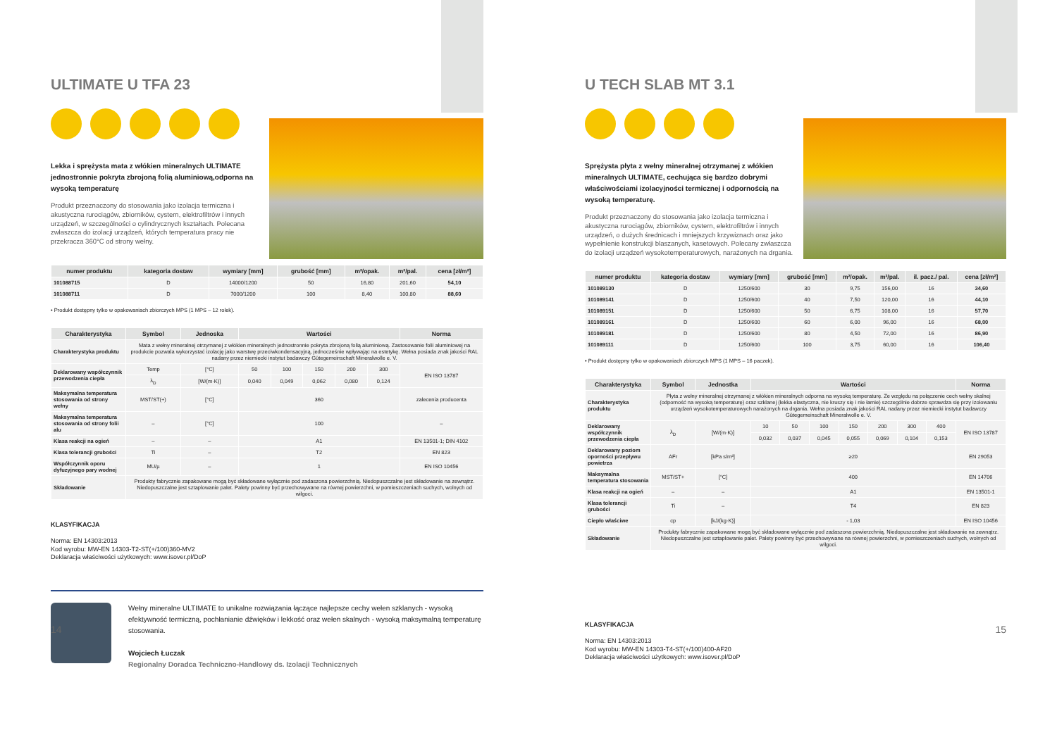ULTIMATE U TFA 23
Lekka i sprężysta mata z włókien mineralnych ULTIMATE jednostronnie pokryta zbrojoną folią aluminiową,odporna na wysoką temperaturę
Produkt przeznaczony do stosowania jako izolacja termiczna i akustyczna rurociągów, zbiorników, cystern, elektrofiltrów i innych urządzeń, w szczególności o cylindrycznych kształtach. Polecana zwłaszcza do izolacji urządzeń, których temperatura pracy nie przekracza 360°C od strony wełny.
| numer produktu | kategoria dostaw | wymiary [mm] | grubość [mm] | m²/opak. | m²/pal. | cena [zł/m²] |
| --- | --- | --- | --- | --- | --- | --- |
| 101088715 | D | 14000/1200 | 50 | 16,80 | 201,60 | 54,10 |
| 101088711 | D | 7000/1200 | 100 | 8,40 | 100,80 | 88,60 |
• Produkt dostępny tylko w opakowaniach zbiorczych MPS (1 MPS – 12 rolek).
| Charakterystyka | Symbol | Jednoska | Wartości | | | | | Norma |
| --- | --- | --- | --- | --- | --- | --- | --- | --- |
| Charakterystyka produktu | Mata z wełny mineralnej otrzymanej z włókien mineralnych jednostronnie pokryta zbrojoną folią aluminiową. Zastosowanie folii aluminiowej na produkcie pozwala wykorzystać izolację jako warstwę przeciwkondensacyjną, jednocześnie wpływając na estetykę. Wełna posiada znak jakości RAL nadany przez niemiecki instytut badawczy Gütegemeinschaft Mineralwolle e. V. | | | | | | | |
| Deklarowany współczynnik przewodzenia ciepła | Temp | [°C] | 50 | 100 | 150 | 200 | 300 | EN ISO 13787 |
| | λ<sub>D</sub> | [W/(m·K)] | 0,040 | 0,049 | 0,062 | 0,080 | 0,124 | |
| Maksymalna temperatura stosowania od strony wełny | MST/ST(+) | [°C] | 360 | | | | | zalecenia producenta |
| Maksymalna temperatura stosowania od strony folii alu | – | [°C] | 100 | | | | | – |
| Klasa reakcji na ogień | – | – | A1 | | | | | EN 13501-1; DIN 4102 |
| Klasa tolerancji grubości | Ti | – | T2 | | | | | EN 823 |
| Współczynnik oporu dyfuzyjnego pary wodnej | MU/µ | – | 1 | | | | | EN ISO 10456 |
| Składowanie | Produkty fabrycznie zapakowane mogą być składowane wyłącznie pod zadaszona powierzchnią. Niedopuszczalne jest składowanie na zewnątrz. Niedopuszczalne jest sztaplowanie palet. Palety powinny być przechowywane na równej powierzchni, w pomieszczeniach suchych, wolnych od wilgoci. | | | | | | | |
KLASYFIKACJA
Norma: EN 14303:2013
Kod wyrobu: MW-EN 14303-T2-ST(+/100)360-MV2
Deklaracja właściwości użytkowych: www.isover.pl/DoP
Wełny mineralne ULTIMATE to unikalne rozwiązania łączące najlepsze cechy wełen szklanych - wysoką efektywność termiczną, pochłanianie dźwięków i lekkość oraz wełen skalnych - wysoką maksymalną temperaturę stosowania.
Wojciech Łuczak
Regionalny Doradca Techniczno-Handlowy ds. Izolacji Technicznych
14
U TECH SLAB MT 3.1
Sprężysta płyta z wełny mineralnej otrzymanej z włókien mineralnych ULTIMATE, cechująca się bardzo dobrymi właściwościami izolacyjności termicznej i odpornością na wysoką temperaturę.
Produkt przeznaczony do stosowania jako izolacja termiczna i akustyczna rurociągów, zbiorników, cystern, elektrofiltrów i innych urządzeń, o dużych średnicach i mniejszych krzywiznach oraz jako wypełnienie konstrukcji blaszanych, kasetowych. Polecany zwłaszcza do izolacji urządzeń wysokotemperaturowych, narażonych na drgania.
| numer produktu | kategoria dostaw | wymiary [mm] | grubość [mm] | m²/opak. | m²/pal. | il. pacz./ pal. | cena [zł/m²] |
| --- | --- | --- | --- | --- | --- | --- | --- |
| 101089130 | D | 1250/600 | 30 | 9,75 | 156,00 | 16 | 34,60 |
| 101089141 | D | 1250/600 | 40 | 7,50 | 120,00 | 16 | 44,10 |
| 101089151 | D | 1250/600 | 50 | 6,75 | 108,00 | 16 | 57,70 |
| 101089161 | D | 1250/600 | 60 | 6,00 | 96,00 | 16 | 68,00 |
| 101089181 | D | 1250/600 | 80 | 4,50 | 72,00 | 16 | 86,90 |
| 101089111 | D | 1250/600 | 100 | 3,75 | 60,00 | 16 | 106,40 |
• Produkt dostępny tylko w opakowaniach zbiorczych MPS (1 MPS – 16 paczek).
| Charakterystyka | Symbol | Jednostka | Wartości | | | | | | | Norma |
| --- | --- | --- | --- | --- | --- | --- | --- | --- | --- | --- |
| Charakterystyka produktu | Płyta z wełny mineralnej otrzymanej z włókien mineralnych odporna na wysoką temperaturę. Ze względu na połączenie cech wełny skalnej (odporność na wysoką temperaturę) oraz szklanej (lekka elastyczna, nie kruszy się i nie łamie) szczególnie dobrze sprawdza się przy izolowaniu urządzeń wysokotemperaturowych narażonych na drgania. Wełna posiada znak jakości RAL nadany przez niemiecki instytut badawczy Gütegemeinschaft Mineralwolle e. V. | | | | | | | | | |
| Deklarowany współczynnik przewodzenia ciepła | λ<sub>D</sub> | [W/(m·K)] | 10 | 50 | 100 | 150 | 200 | 300 | 400 | EN ISO 13787 |
| | | | 0,032 | 0,037 | 0,045 | 0,055 | 0,069 | 0,104 | 0,153 | |
| Deklarowany poziom oporności przepływu powietrza | AFr | [kPa s/m³] | ≥20 | | | | | | | EN 29053 |
| Maksymalna temperatura stosowania | MST/ST+ | [°C] | 400 | | | | | | | EN 14706 |
| Klasa reakcji na ogień | – | – | A1 | | | | | | | EN 13501-1 |
| Klasa tolerancji grubości | Ti | – | T4 | | | | | | | EN 823 |
| Ciepło właściwe | cp | [kJ/(kg·K)] | - 1,03 | | | | | | | EN ISO 10456 |
| Składowanie | Produkty fabrycznie zapakowane mogą być składowane wyłącznie pod zadaszona powierzchnią. Niedopuszczalne jest składowanie na zewnątrz. Niedopuszczalne jest sztaplowanie palet. Palety powinny być przechowywane na równej powierzchni, w pomieszczeniach suchych, wolnych od wilgoci. | | | | | | | | | |
KLASYFIKACJA
Norma: EN 14303:2013
Kod wyrobu: MW-EN 14303-T4-ST(+/100)400-AF20
Deklaracja właściwości użytkowych: www.isover.pl/DoP
15